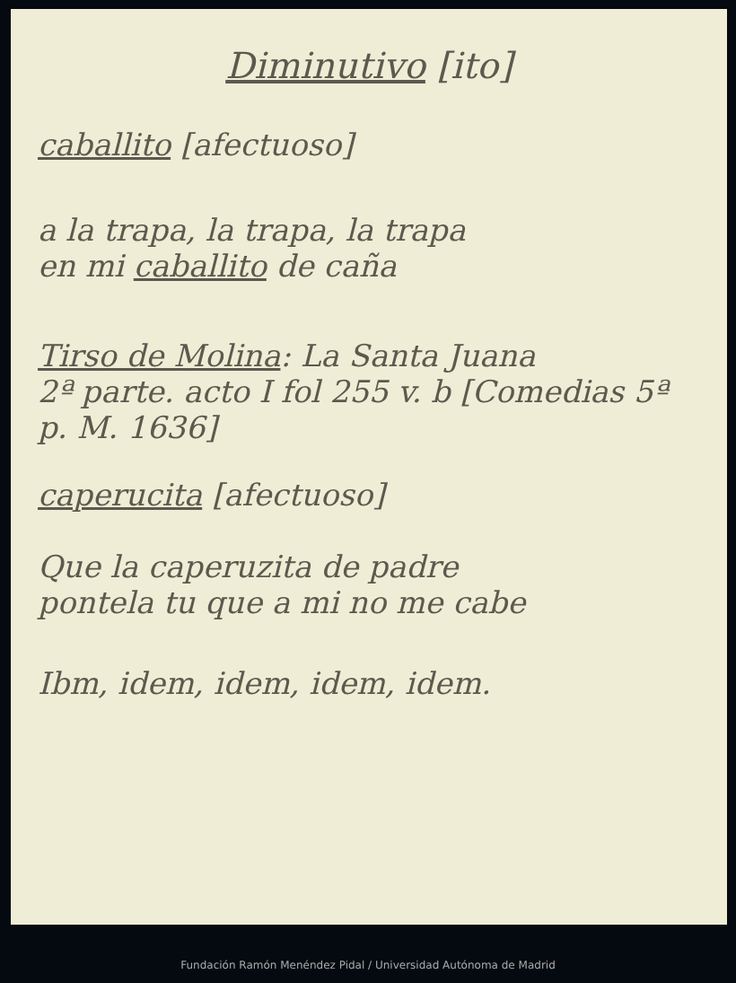Diminutivo [ito]
caballito [afectuoso]
a la trapa, la trapa, la trapa
en mi caballito de caña
Tirso de Molina: La Santa Juana
2ª parte. acto I fol 255 v. b [Comedias 5ª
p. M. 1636]
caperucita [afectuoso]
Que la caperuzita de padre
pontela tu que a mi no me cabe
Ibm, idem, idem, idem, idem.
Fundación Ramón Menéndez Pidal / Universidad Autónoma de Madrid